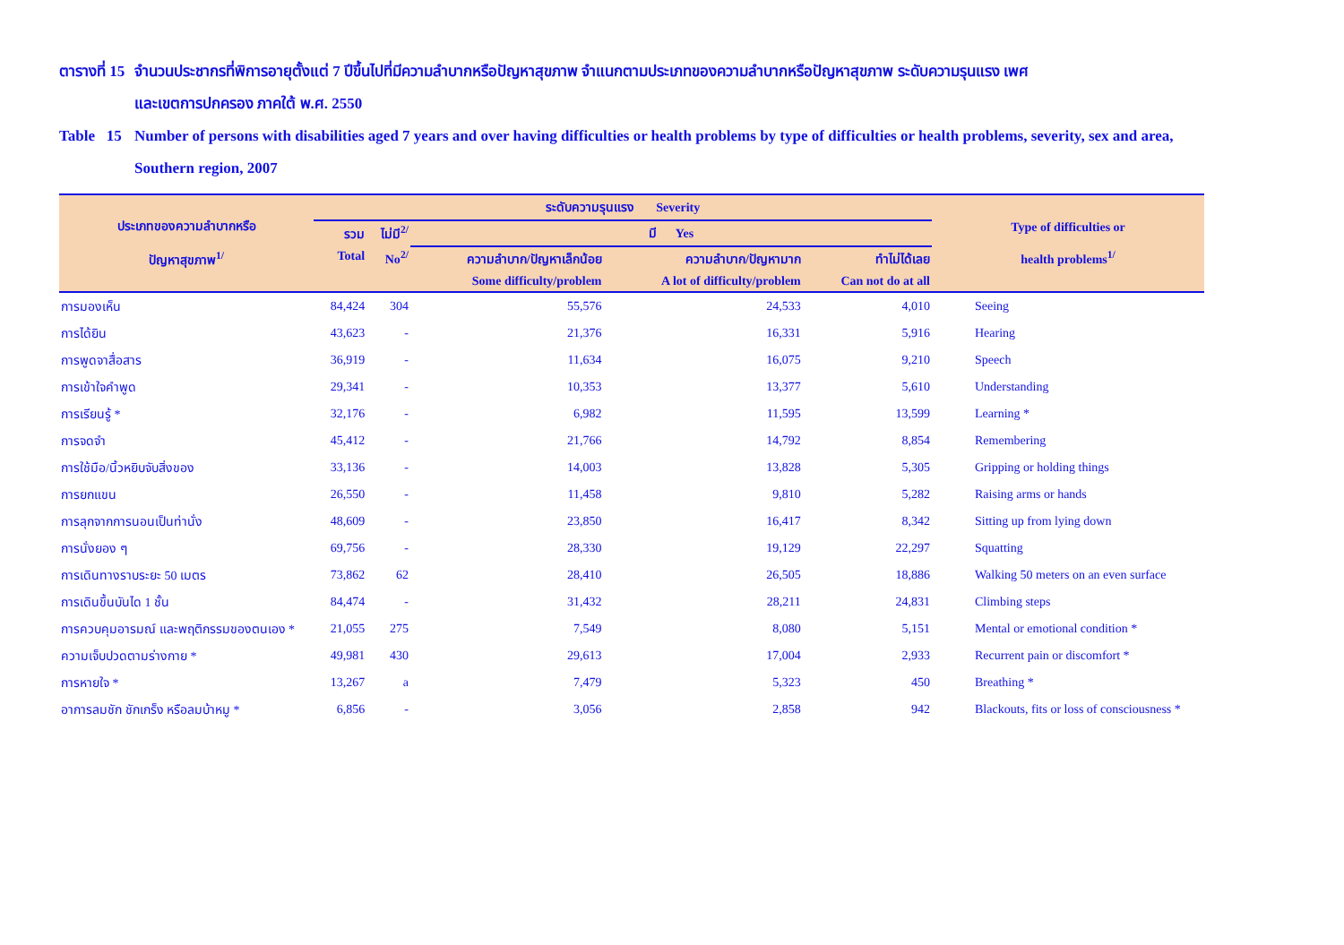ตารางที่ 15
จำนวนประชากรที่พิการอายุตั้งแต่ 7 ปีขึ้นไปที่มีความลำบากหรือปัญหาสุขภาพ จำแนกตามประเภทของความลำบากหรือปัญหาสุขภาพ ระดับความรุนแรง เพศ
และเขตการปกครอง ภาคใต้ พ.ศ. 2550
Table 15
Number of persons with disabilities aged 7 years and over having difficulties or health problems by type of difficulties or health problems, severity, sex and area,
Southern region, 2007
| ประเภทของความลำบากหรือ ปัญหาสุขภาพ<sup>1/</sup> | ระดับความรุนแรง Severity | | | | | Type of difficulties or health problems<sup>1/</sup> |
| --- | --- | --- | --- | --- | --- | --- |
| | รวม | ไม่มี<sup>2/</sup> | มี Yes | | | |
| | Total | No<sup>2/</sup> | ความลำบาก/ปัญหาเล็กน้อย | ความลำบาก/ปัญหามาก | ทำไม่ได้เลย | |
| | | | Some difficulty/problem | A lot of difficulty/problem | Can not do at all | |
| การมองเห็น | 84,424 | 304 | 55,576 | 24,533 | 4,010 | Seeing |
| การได้ยิน | 43,623 | - | 21,376 | 16,331 | 5,916 | Hearing |
| การพูดจาสื่อสาร | 36,919 | - | 11,634 | 16,075 | 9,210 | Speech |
| การเข้าใจคำพูด | 29,341 | - | 10,353 | 13,377 | 5,610 | Understanding |
| การเรียนรู้ * | 32,176 | - | 6,982 | 11,595 | 13,599 | Learning * |
| การจดจำ | 45,412 | - | 21,766 | 14,792 | 8,854 | Remembering |
| การใช้มือ/นิ้วหยิบจับสิ่งของ | 33,136 | - | 14,003 | 13,828 | 5,305 | Gripping or holding things |
| การยกแขน | 26,550 | - | 11,458 | 9,810 | 5,282 | Raising arms or hands |
| การลุกจากการนอนเป็นท่านั่ง | 48,609 | - | 23,850 | 16,417 | 8,342 | Sitting up from lying down |
| การนั่งยอง ๆ | 69,756 | - | 28,330 | 19,129 | 22,297 | Squatting |
| การเดินทางราบระยะ 50 เมตร | 73,862 | 62 | 28,410 | 26,505 | 18,886 | Walking 50 meters on an even surface |
| การเดินขึ้นบันได 1 ชั้น | 84,474 | - | 31,432 | 28,211 | 24,831 | Climbing steps |
| การควบคุมอารมณ์ และพฤติกรรมของตนเอง * | 21,055 | 275 | 7,549 | 8,080 | 5,151 | Mental or emotional condition * |
| ความเจ็บปวดตามร่างกาย * | 49,981 | 430 | 29,613 | 17,004 | 2,933 | Recurrent pain or discomfort * |
| การหายใจ * | 13,267 | a | 7,479 | 5,323 | 450 | Breathing * |
| อาการลมชัก ชักเกร็ง หรือลมบ้าหมู * | 6,856 | - | 3,056 | 2,858 | 942 | Blackouts, fits or loss of consciousness * |